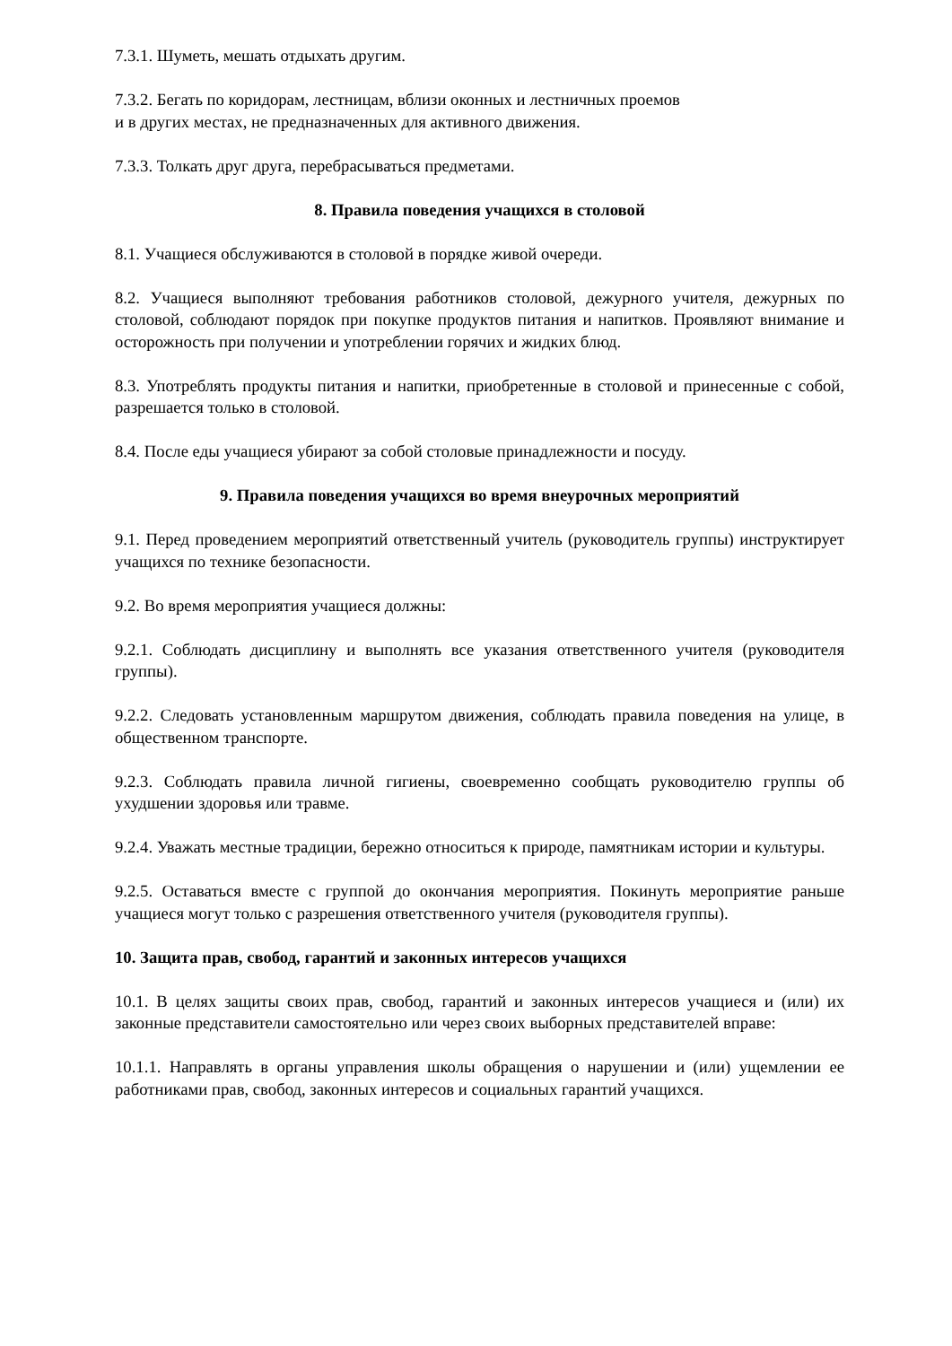7.3.1. Шуметь, мешать отдыхать другим.
7.3.2. Бегать по коридорам, лестницам, вблизи оконных и лестничных проемов
и в других местах, не предназначенных для активного движения.
7.3.3. Толкать друг друга, перебрасываться предметами.
8. Правила поведения учащихся в столовой
8.1. Учащиеся обслуживаются в столовой в порядке живой очереди.
8.2. Учащиеся выполняют требования работников столовой, дежурного учителя, дежурных по столовой, соблюдают порядок при покупке продуктов питания и напитков. Проявляют внимание и осторожность при получении и употреблении горячих и жидких блюд.
8.3. Употреблять продукты питания и напитки, приобретенные в столовой и принесенные с собой, разрешается только в столовой.
8.4. После еды учащиеся убирают за собой столовые принадлежности и посуду.
9. Правила поведения учащихся во время внеурочных мероприятий
9.1. Перед проведением мероприятий ответственный учитель (руководитель группы) инструктирует учащихся по технике безопасности.
9.2. Во время мероприятия учащиеся должны:
9.2.1. Соблюдать дисциплину и выполнять все указания ответственного учителя (руководителя группы).
9.2.2. Следовать установленным маршрутом движения, соблюдать правила поведения на улице, в общественном транспорте.
9.2.3. Соблюдать правила личной гигиены, своевременно сообщать руководителю группы об ухудшении здоровья или травме.
9.2.4. Уважать местные традиции, бережно относиться к природе, памятникам истории и культуры.
9.2.5. Оставаться вместе с группой до окончания мероприятия. Покинуть мероприятие раньше учащиеся могут только с разрешения ответственного учителя (руководителя группы).
10. Защита прав, свобод, гарантий и законных интересов учащихся
10.1. В целях защиты своих прав, свобод, гарантий и законных интересов учащиеся и (или) их законные представители самостоятельно или через своих выборных представителей вправе:
10.1.1. Направлять в органы управления школы обращения о нарушении и (или) ущемлении ее работниками прав, свобод, законных интересов и социальных гарантий учащихся.